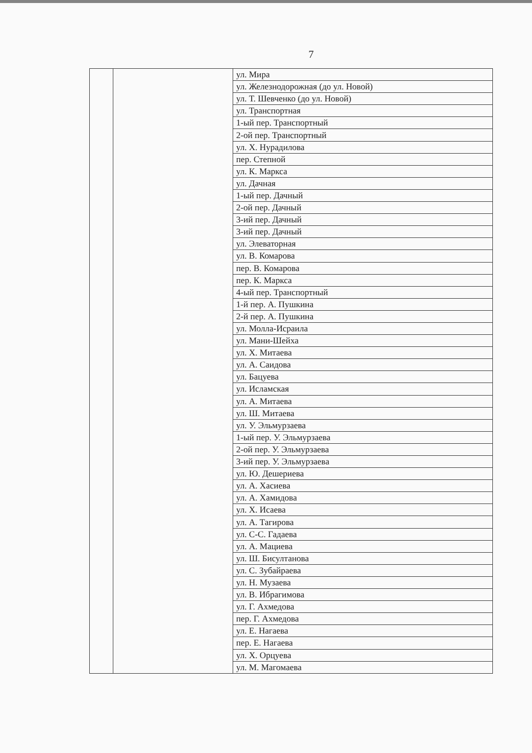7
| | | ул. Мира |
| | | ул. Железнодорожная (до ул. Новой) |
| | | ул. Т. Шевченко (до ул. Новой) |
| | | ул. Транспортная |
| | | 1-ый пер. Транспортный |
| | | 2-ой пер. Транспортный |
| | | ул. Х. Нурадилова |
| | | пер. Степной |
| | | ул. К. Маркса |
| | | ул. Дачная |
| | | 1-ый пер. Дачный |
| | | 2-ой пер. Дачный |
| | | 3-ий пер. Дачный |
| | | 3-ий пер. Дачный |
| | | ул. Элеваторная |
| | | ул. В. Комарова |
| | | пер. В. Комарова |
| | | пер. К. Маркса |
| | | 4-ый пер. Транспортный |
| | | 1-й пер. А. Пушкина |
| | | 2-й пер. А. Пушкина |
| | | ул. Молла-Исраила |
| | | ул. Мани-Шейха |
| | | ул. Х. Митаева |
| | | ул. А. Саидова |
| | | ул. Бацуева |
| | | ул. Исламская |
| | | ул. А. Митаева |
| | | ул. Ш. Митаева |
| | | ул. У. Эльмурзаева |
| | | 1-ый пер. У. Эльмурзаева |
| | | 2-ой пер. У. Эльмурзаева |
| | | 3-ий пер. У. Эльмурзаева |
| | | ул. Ю. Дешериева |
| | | ул. А. Хасиева |
| | | ул. А. Хамидова |
| | | ул. Х. Исаева |
| | | ул. А. Тагирова |
| | | ул. С-С. Гадаева |
| | | ул. А. Мациева |
| | | ул. Ш. Бисултанова |
| | | ул. С. Зубайраева |
| | | ул. Н. Музаева |
| | | ул. В. Ибрагимова |
| | | ул. Г. Ахмедова |
| | | пер. Г. Ахмедова |
| | | ул. Е. Нагаева |
| | | пер. Е. Нагаева |
| | | ул. Х. Орцуева |
| | | ул. М. Магомаева |